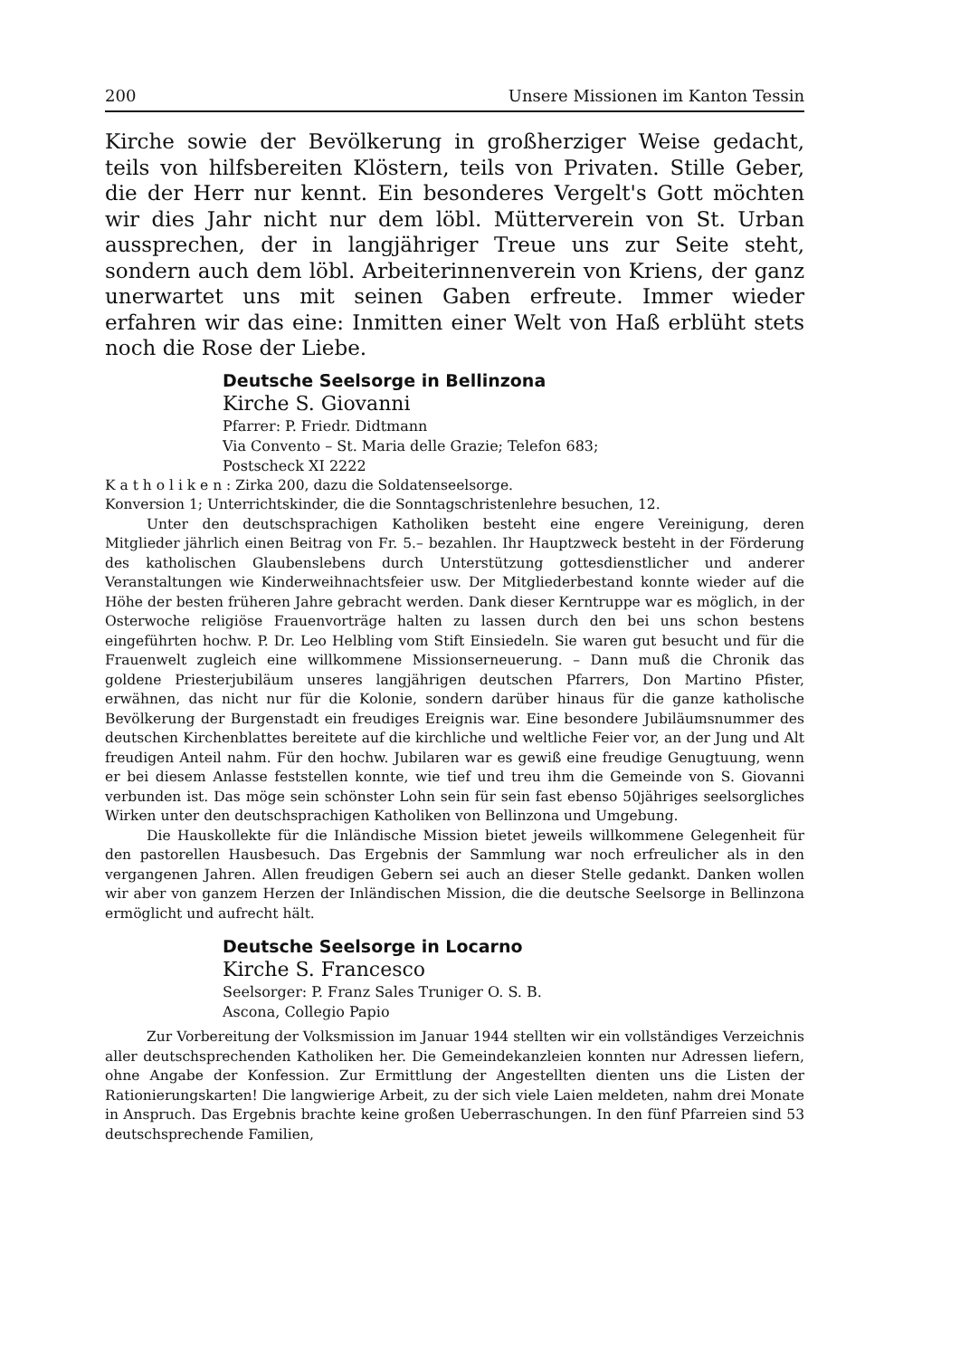200 Unsere Missionen im Kanton Tessin
Kirche sowie der Bevölkerung in großherziger Weise gedacht, teils von hilfsbereiten Klöstern, teils von Privaten. Stille Geber, die der Herr nur kennt. Ein besonderes Vergelt's Gott möchten wir dies Jahr nicht nur dem löbl. Mütterverein von St. Urban aussprechen, der in langjähriger Treue uns zur Seite steht, sondern auch dem löbl. Arbeiterinnenverein von Kriens, der ganz unerwartet uns mit seinen Gaben erfreute. Immer wieder erfahren wir das eine: Inmitten einer Welt von Haß erblüht stets noch die Rose der Liebe.
Deutsche Seelsorge in Bellinzona
Kirche S. Giovanni
Pfarrer: P. Friedr. Didtmann
Via Convento – St. Maria delle Grazie; Telefon 683;
Postscheck XI 2222
K a t h o l i k e n : Zirka 200, dazu die Soldatenseelsorge.
Konversion 1; Unterrichtskinder, die die Sonntagschristenlehre besuchen, 12.
Unter den deutschsprachigen Katholiken besteht eine engere Vereinigung, deren Mitglieder jährlich einen Beitrag von Fr. 5.– bezahlen. Ihr Hauptzweck besteht in der Förderung des katholischen Glaubenslebens durch Unterstützung gottesdienstlicher und anderer Veranstaltungen wie Kinderweihnachtsfeier usw. Der Mitgliederbestand konnte wieder auf die Höhe der besten früheren Jahre gebracht werden. Dank dieser Kerntruppe war es möglich, in der Osterwoche religiöse Frauenvorträge halten zu lassen durch den bei uns schon bestens eingeführten hochw. P. Dr. Leo Helbling vom Stift Einsiedeln. Sie waren gut besucht und für die Frauenwelt zugleich eine willkommene Missionserneuerung. – Dann muß die Chronik das goldene Priesterjubiläum unseres langjährigen deutschen Pfarrers, Don Martino Pfister, erwähnen, das nicht nur für die Kolonie, sondern darüber hinaus für die ganze katholische Bevölkerung der Burgenstadt ein freudiges Ereignis war. Eine besondere Jubiläumsnummer des deutschen Kirchenblattes bereitete auf die kirchliche und weltliche Feier vor, an der Jung und Alt freudigen Anteil nahm. Für den hochw. Jubilaren war es gewiß eine freudige Genugtuung, wenn er bei diesem Anlasse feststellen konnte, wie tief und treu ihm die Gemeinde von S. Giovanni verbunden ist. Das möge sein schönster Lohn sein für sein fast ebenso 50jähriges seelsorgliches Wirken unter den deutschsprachigen Katholiken von Bellinzona und Umgebung.
Die Hauskollekte für die Inländische Mission bietet jeweils willkommene Gelegenheit für den pastorellen Hausbesuch. Das Ergebnis der Sammlung war noch erfreulicher als in den vergangenen Jahren. Allen freudigen Gebern sei auch an dieser Stelle gedankt. Danken wollen wir aber von ganzem Herzen der Inländischen Mission, die die deutsche Seelsorge in Bellinzona ermöglicht und aufrecht hält.
Deutsche Seelsorge in Locarno
Kirche S. Francesco
Seelsorger: P. Franz Sales Truniger O. S. B.
Ascona, Collegio Papio
Zur Vorbereitung der Volksmission im Januar 1944 stellten wir ein vollständiges Verzeichnis aller deutschsprechenden Katholiken her. Die Gemeindekanzleien konnten nur Adressen liefern, ohne Angabe der Konfession. Zur Ermittlung der Angestellten dienten uns die Listen der Rationierungskarten! Die langwierige Arbeit, zu der sich viele Laien meldeten, nahm drei Monate in Anspruch. Das Ergebnis brachte keine großen Ueberraschungen. In den fünf Pfarreien sind 53 deutschsprechende Familien,